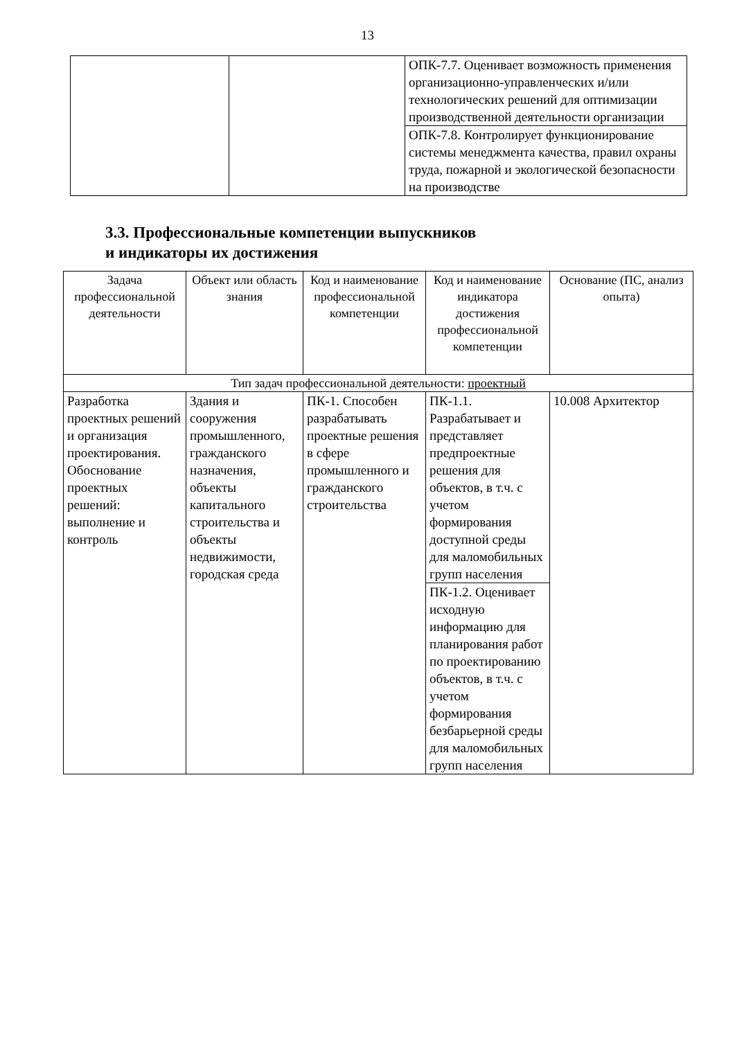13
| | | ОПК-7.7. Оценивает возможность применения организационно-управленческих и/или технологических решений для оптимизации производственной деятельности организации |
| | | ОПК-7.8. Контролирует функционирование системы менеджмента качества, правил охраны труда, пожарной и экологической безопасности на производстве |
3.3. Профессиональные компетенции выпускников
и индикаторы их достижения
| Задача профессиональной деятельности | Объект или область знания | Код и наименование профессиональной компетенции | Код и наименование индикатора достижения профессиональной компетенции | Основание (ПС, анализ опыта) |
| --- | --- | --- | --- | --- |
| Тип задач профессиональной деятельности: проектный | | | | |
| Разработка проектных решений и организация проектирования. Обоснование проектных решений: выполнение и контроль | Здания и сооружения промышленного, гражданского назначения, объекты капитального строительства и объекты недвижимости, городская среда | ПК-1. Способен разрабатывать проектные решения в сфере промышленного и гражданского строительства | ПК-1.1. Разрабатывает и представляет предпроектные решения для объектов, в т.ч. с учетом формирования доступной среды для маломобильных групп населения | 10.008 Архитектор |
| | | | ПК-1.2. Оценивает исходную информацию для планирования работ по проектированию объектов, в т.ч. с учетом формирования безбарьерной среды для маломобильных групп населения | |